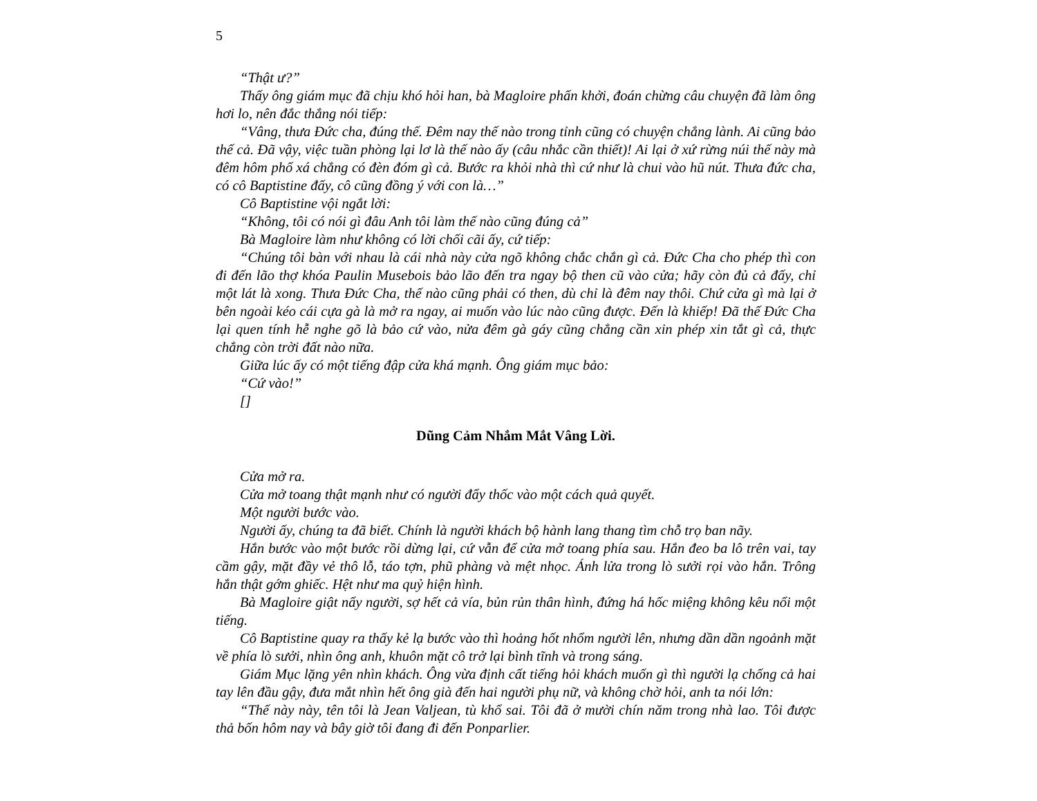5
“Thật ư?”
Thấy ông giám mục đã chịu khó hỏi han, bà Magloire phấn khởi, đoán chừng câu chuyện đã làm ông hơi lo, nên đắc thắng nói tiếp:
“Vâng, thưa Đức cha, đúng thế. Đêm nay thế nào trong tỉnh cũng có chuyện chẳng lành. Ai cũng bảo thế cả. Đã vậy, việc tuần phòng lại lơ là thế nào ấy (câu nhắc cần thiết)! Ai lại ở xứ rừng núi thế này mà đêm hôm phố xá chẳng có đèn đóm gì cả. Bước ra khỏi nhà thì cứ như là chui vào hũ nút. Thưa đức cha, có cô Baptistine đấy, cô cũng đồng ý với con là…”
Cô Baptistine vội ngắt lời:
“Không, tôi có nói gì đâu Anh tôi làm thế nào cũng đúng cả”
Bà Magloire làm như không có lời chối cãi ấy, cứ tiếp:
“Chúng tôi bàn với nhau là cái nhà này cửa ngõ không chắc chắn gì cả. Đức Cha cho phép thì con đi đến lão thợ khóa Paulin Musebois bảo lão đến tra ngay bộ then cũ vào cửa; hãy còn đủ cả đấy, chỉ một lát là xong. Thưa Đức Cha, thế nào cũng phải có then, dù chỉ là đêm nay thôi. Chứ cửa gì mà lại ở bên ngoài kéo cái cựa gà là mở ra ngay, ai muốn vào lúc nào cũng được. Đến là khiếp! Đã thế Đức Cha lại quen tính hễ nghe gõ là bảo cứ vào, nửa đêm gà gáy cũng chẳng cần xin phép xin tắt gì cả, thực chẳng còn trời đất nào nữa.
Giữa lúc ấy có một tiếng đập cửa khá mạnh. Ông giám mục bảo:
“Cứ vào!”
[]
Dũng Cảm Nhắm Mắt Vâng Lời.
Cửa mở ra.
Cửa mở toang thật mạnh như có người đẩy thốc vào một cách quả quyết.
Một người bước vào.
Người ấy, chúng ta đã biết. Chính là người khách bộ hành lang thang tìm chỗ trọ ban nãy.
Hắn bước vào một bước rồi dừng lại, cứ vẫn để cửa mở toang phía sau. Hắn đeo ba lô trên vai, tay cầm gậy, mặt đầy vẻ thô lỗ, táo tợn, phũ phàng và mệt nhọc. Ánh lửa trong lò sưởi rọi vào hắn. Trông hắn thật gớm ghiếc. Hệt như ma quỷ hiện hình.
Bà Magloire giật nẩy người, sợ hết cả vía, bủn rủn thân hình, đứng há hốc miệng không kêu nổi một tiếng.
Cô Baptistine quay ra thấy kẻ lạ bước vào thì hoảng hốt nhổm người lên, nhưng dần dần ngoảnh mặt về phía lò sưởi, nhìn ông anh, khuôn mặt cô trở lại bình tĩnh và trong sáng.
Giám Mục lặng yên nhìn khách. Ông vừa định cất tiếng hỏi khách muốn gì thì người lạ chống cả hai tay lên đầu gậy, đưa mắt nhìn hết ông già đến hai người phụ nữ, và không chờ hỏi, anh ta nói lớn:
“Thế này này, tên tôi là Jean Valjean, tù khổ sai. Tôi đã ở mười chín năm trong nhà lao. Tôi được thả bốn hôm nay và bây giờ tôi đang đi đến Ponparlier.